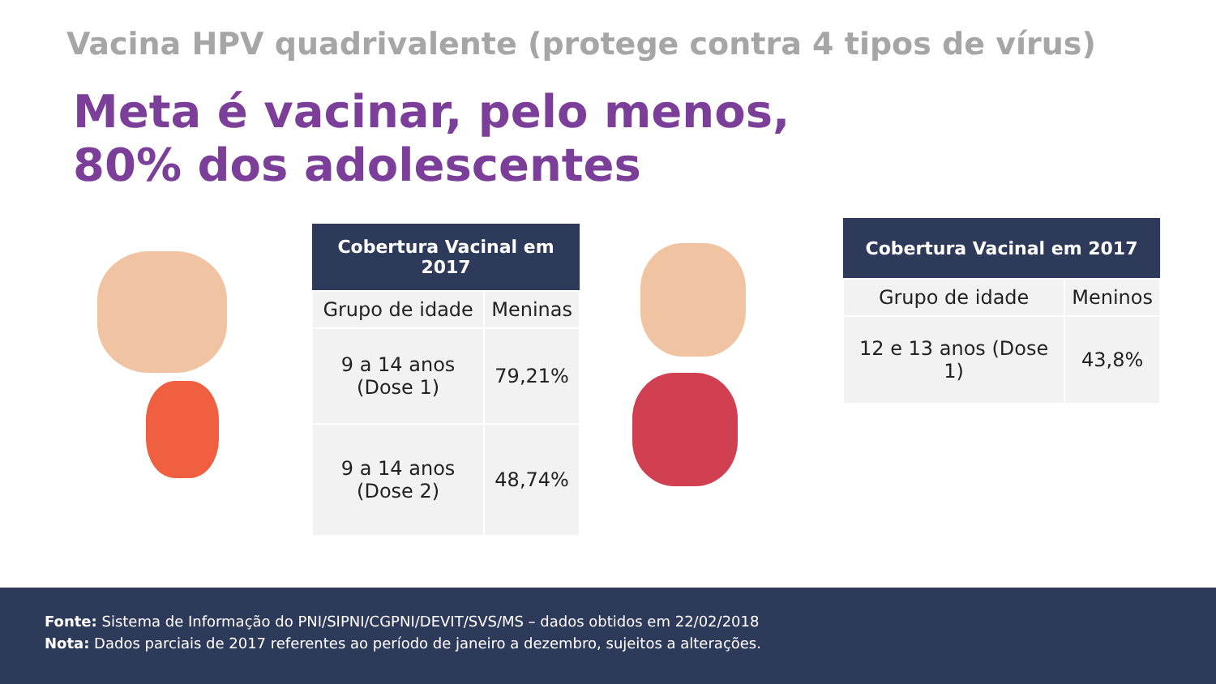Vacina HPV quadrivalente (protege contra 4 tipos de vírus)
Meta é vacinar, pelo menos,
80% dos adolescentes
| Cobertura Vacinal em 2017 | |
| --- | --- |
| Grupo de idade | Meninas |
| 9 a 14 anos (Dose 1) | 79,21% |
| 9 a 14 anos (Dose 2) | 48,74% |
| Cobertura Vacinal em 2017 | |
| --- | --- |
| Grupo de idade | Meninos |
| 12 e 13 anos (Dose 1) | 43,8% |
Fonte: Sistema de Informação do PNI/SIPNI/CGPNI/DEVIT/SVS/MS – dados obtidos em 22/02/2018
Nota: Dados parciais de 2017 referentes ao período de janeiro a dezembro, sujeitos a alterações.